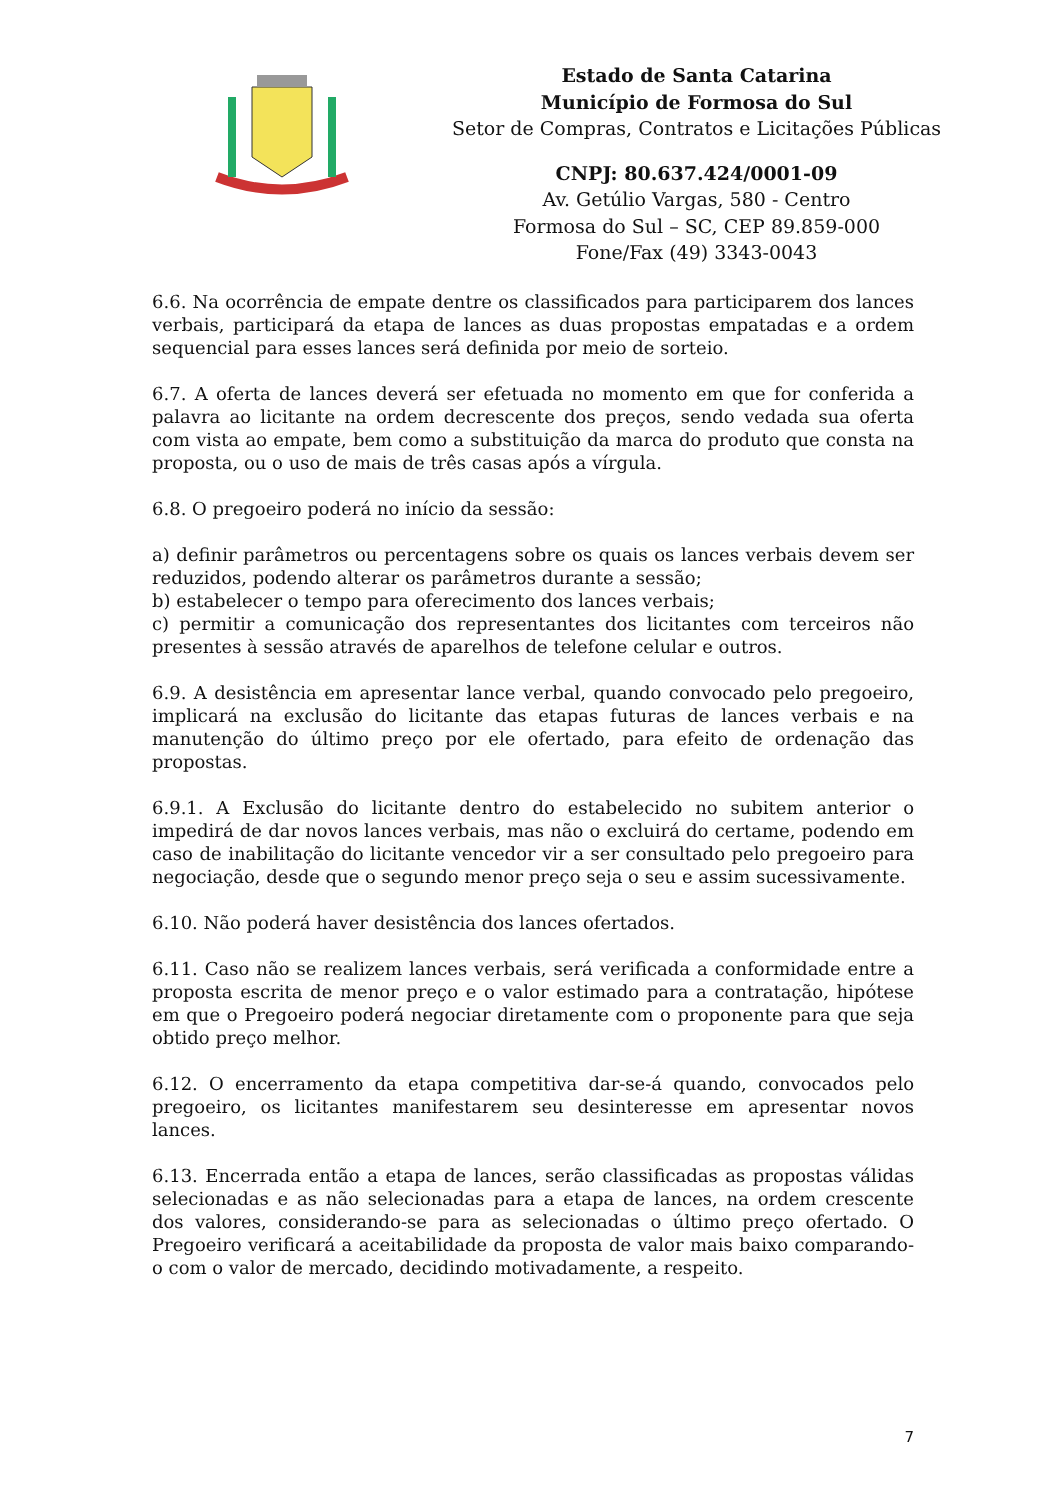Estado de Santa Catarina
Município de Formosa do Sul
Setor de Compras, Contratos e Licitações Públicas
CNPJ: 80.637.424/0001-09
Av. Getúlio Vargas, 580 - Centro
Formosa do Sul – SC, CEP 89.859-000
Fone/Fax (49) 3343-0043
6.6. Na ocorrência de empate dentre os classificados para participarem dos lances verbais, participará da etapa de lances as duas propostas empatadas e a ordem sequencial para esses lances será definida por meio de sorteio.
6.7. A oferta de lances deverá ser efetuada no momento em que for conferida a palavra ao licitante na ordem decrescente dos preços, sendo vedada sua oferta com vista ao empate, bem como a substituição da marca do produto que consta na proposta, ou o uso de mais de três casas após a vírgula.
6.8. O pregoeiro poderá no início da sessão:
a) definir parâmetros ou percentagens sobre os quais os lances verbais devem ser reduzidos, podendo alterar os parâmetros durante a sessão;
b) estabelecer o tempo para oferecimento dos lances verbais;
c) permitir a comunicação dos representantes dos licitantes com terceiros não presentes à sessão através de aparelhos de telefone celular e outros.
6.9. A desistência em apresentar lance verbal, quando convocado pelo pregoeiro, implicará na exclusão do licitante das etapas futuras de lances verbais e na manutenção do último preço por ele ofertado, para efeito de ordenação das propostas.
6.9.1. A Exclusão do licitante dentro do estabelecido no subitem anterior o impedirá de dar novos lances verbais, mas não o excluirá do certame, podendo em caso de inabilitação do licitante vencedor vir a ser consultado pelo pregoeiro para negociação, desde que o segundo menor preço seja o seu e assim sucessivamente.
6.10. Não poderá haver desistência dos lances ofertados.
6.11. Caso não se realizem lances verbais, será verificada a conformidade entre a proposta escrita de menor preço e o valor estimado para a contratação, hipótese em que o Pregoeiro poderá negociar diretamente com o proponente para que seja obtido preço melhor.
6.12. O encerramento da etapa competitiva dar-se-á quando, convocados pelo pregoeiro, os licitantes manifestarem seu desinteresse em apresentar novos lances.
6.13. Encerrada então a etapa de lances, serão classificadas as propostas válidas selecionadas e as não selecionadas para a etapa de lances, na ordem crescente dos valores, considerando-se para as selecionadas o último preço ofertado. O Pregoeiro verificará a aceitabilidade da proposta de valor mais baixo comparando-o com o valor de mercado, decidindo motivadamente, a respeito.
7